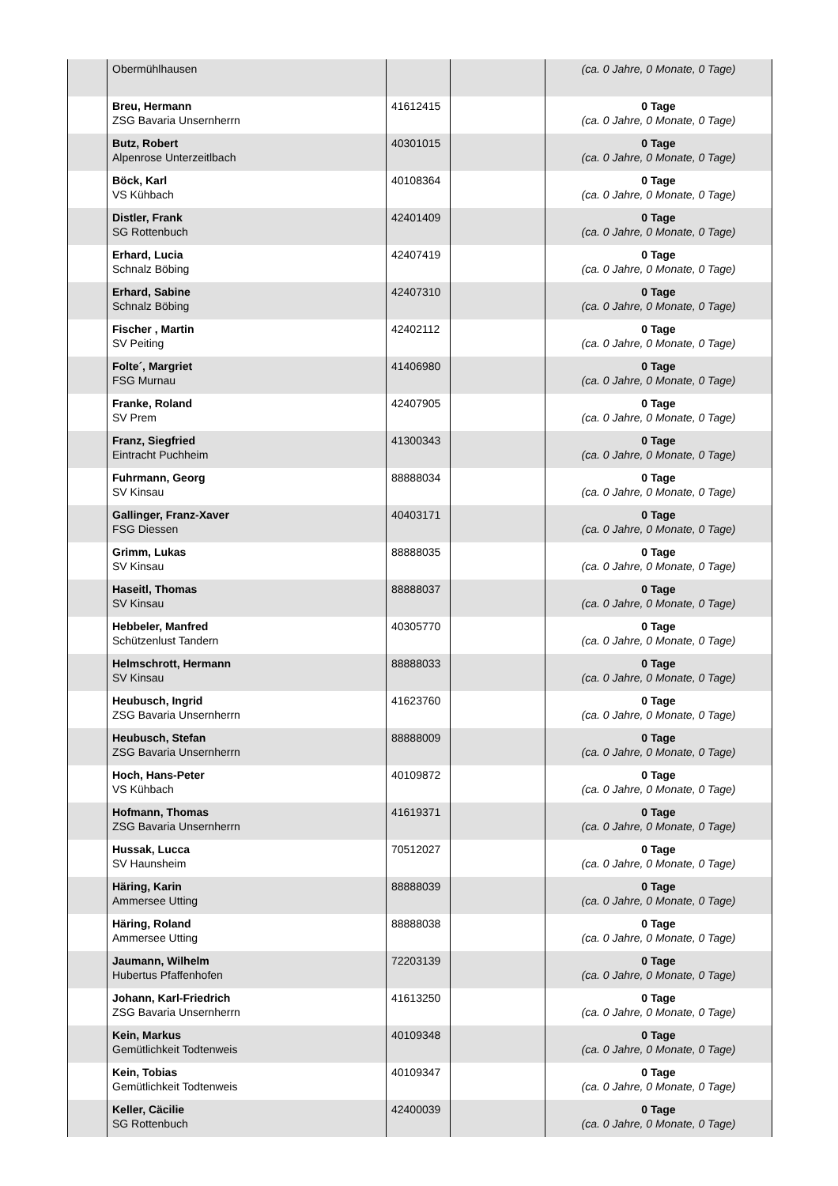| | Obermühlhausen | | | (ca. 0 Jahre, 0 Monate, 0 Tage) |
| | Breu, Hermann ZSG Bavaria Unsernherrn | 41612415 | | 0 Tage (ca. 0 Jahre, 0 Monate, 0 Tage) |
| | Butz, Robert Alpenrose Unterzeitlbach | 40301015 | | 0 Tage (ca. 0 Jahre, 0 Monate, 0 Tage) |
| | Böck, Karl VS Kühbach | 40108364 | | 0 Tage (ca. 0 Jahre, 0 Monate, 0 Tage) |
| | Distler, Frank SG Rottenbuch | 42401409 | | 0 Tage (ca. 0 Jahre, 0 Monate, 0 Tage) |
| | Erhard, Lucia Schnalz Böbing | 42407419 | | 0 Tage (ca. 0 Jahre, 0 Monate, 0 Tage) |
| | Erhard, Sabine Schnalz Böbing | 42407310 | | 0 Tage (ca. 0 Jahre, 0 Monate, 0 Tage) |
| | Fischer , Martin SV Peiting | 42402112 | | 0 Tage (ca. 0 Jahre, 0 Monate, 0 Tage) |
| | Folte´, Margriet FSG Murnau | 41406980 | | 0 Tage (ca. 0 Jahre, 0 Monate, 0 Tage) |
| | Franke, Roland SV Prem | 42407905 | | 0 Tage (ca. 0 Jahre, 0 Monate, 0 Tage) |
| | Franz, Siegfried Eintracht Puchheim | 41300343 | | 0 Tage (ca. 0 Jahre, 0 Monate, 0 Tage) |
| | Fuhrmann, Georg SV Kinsau | 88888034 | | 0 Tage (ca. 0 Jahre, 0 Monate, 0 Tage) |
| | Gallinger, Franz-Xaver FSG Diessen | 40403171 | | 0 Tage (ca. 0 Jahre, 0 Monate, 0 Tage) |
| | Grimm, Lukas SV Kinsau | 88888035 | | 0 Tage (ca. 0 Jahre, 0 Monate, 0 Tage) |
| | Haseitl, Thomas SV Kinsau | 88888037 | | 0 Tage (ca. 0 Jahre, 0 Monate, 0 Tage) |
| | Hebbeler, Manfred Schützenlust Tandern | 40305770 | | 0 Tage (ca. 0 Jahre, 0 Monate, 0 Tage) |
| | Helmschrott, Hermann SV Kinsau | 88888033 | | 0 Tage (ca. 0 Jahre, 0 Monate, 0 Tage) |
| | Heubusch, Ingrid ZSG Bavaria Unsernherrn | 41623760 | | 0 Tage (ca. 0 Jahre, 0 Monate, 0 Tage) |
| | Heubusch, Stefan ZSG Bavaria Unsernherrn | 88888009 | | 0 Tage (ca. 0 Jahre, 0 Monate, 0 Tage) |
| | Hoch, Hans-Peter VS Kühbach | 40109872 | | 0 Tage (ca. 0 Jahre, 0 Monate, 0 Tage) |
| | Hofmann, Thomas ZSG Bavaria Unsernherrn | 41619371 | | 0 Tage (ca. 0 Jahre, 0 Monate, 0 Tage) |
| | Hussak, Lucca SV Haunsheim | 70512027 | | 0 Tage (ca. 0 Jahre, 0 Monate, 0 Tage) |
| | Häring, Karin Ammersee Utting | 88888039 | | 0 Tage (ca. 0 Jahre, 0 Monate, 0 Tage) |
| | Häring, Roland Ammersee Utting | 88888038 | | 0 Tage (ca. 0 Jahre, 0 Monate, 0 Tage) |
| | Jaumann, Wilhelm Hubertus Pfaffenhofen | 72203139 | | 0 Tage (ca. 0 Jahre, 0 Monate, 0 Tage) |
| | Johann, Karl-Friedrich ZSG Bavaria Unsernherrn | 41613250 | | 0 Tage (ca. 0 Jahre, 0 Monate, 0 Tage) |
| | Kein, Markus Gemütlichkeit Todtenweis | 40109348 | | 0 Tage (ca. 0 Jahre, 0 Monate, 0 Tage) |
| | Kein, Tobias Gemütlichkeit Todtenweis | 40109347 | | 0 Tage (ca. 0 Jahre, 0 Monate, 0 Tage) |
| | Keller, Cäcilie SG Rottenbuch | 42400039 | | 0 Tage (ca. 0 Jahre, 0 Monate, 0 Tage) |